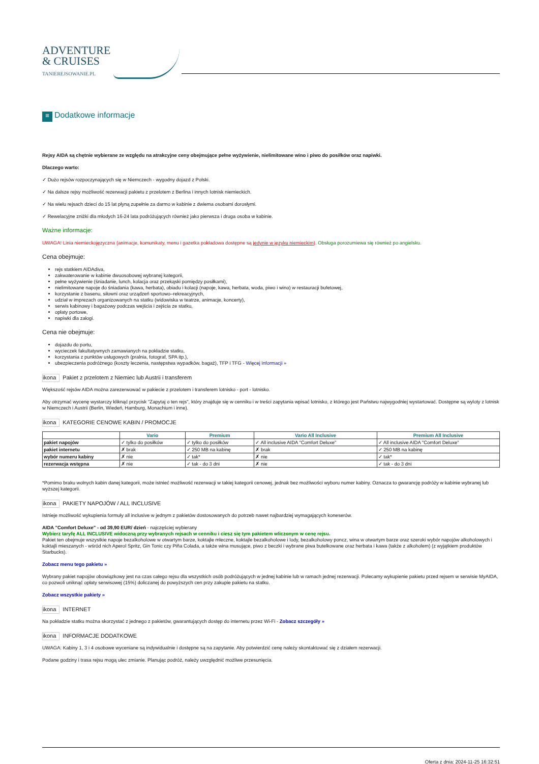ADVENTURE
& CRUISES
TANIEREJSOWANIE.PL
≡ Dodatkowe informacje
Rejsy AIDA są chętnie wybierane ze względu na atrakcyjne ceny obejmujące pełne wyżywienie, nielimitowane wino i piwo do posiłków oraz napiwki.
Dlaczego warto:
✓ Dużo rejsów rozpoczynających się w Niemczech - wygodny dojazd z Polski.
✓ Na dalsze rejsy możliwość rezerwacji pakietu z przelotem z Berlina i innych lotnisk niemieckich.
✓ Na wielu rejsach dzieci do 15 lat płyną zupełnie za darmo w kabinie z dwiema osobami dorosłymi.
✓ Rewelacyjne zniżki dla młodych 16-24 lata podróżujących również jako pierwsza i druga osoba w kabinie.
Ważne informacje:
UWAGA! Linia niemieckojęzyczna (animacje, komunikaty, menu i gazetka pokładowa dostępne są jedynie w języku niemieckim). Obsługa porozumiewa się również po angielsku.
Cena obejmuje:
rejs statkiem AIDAdiva,
zakwaterowanie w kabinie dwuosobowej wybranej kategorii,
pełne wyżywienie (śniadanie, lunch, kolacja oraz przekąski pomiędzy posiłkami),
nielimitowane napoje do śniadania (kawa, herbata), obiadu i kolacji (napoje, kawa, herbata, woda, piwo i wino) w restauracji bufetowej,
korzystanie z basenu, siłowni oraz urządzeń sportowo–rekreacyjnych,
udział w imprezach organizowanych na statku (widowiska w teatrze, animacje, koncerty),
serwis kabinowy i bagażowy podczas wejścia i zejścia ze statku,
opłaty portowe,
napiwki dla załogi.
Cena nie obejmuje:
dojazdu do portu,
wycieczek fakultatywnych zamawianych na pokładzie statku,
korzystania z punktów usługowych (pralnia, fotograf, SPA itp.),
ubezpieczenia podróżnego (koszty leczenia, następstwa wypadków, bagaż), TFP i TFG - Więcej informacji »
ikona Pakiet z przelotem z Niemiec lub Austrii i transferem
Większość rejsów AIDA można zarezerwować w pakiecie z przelotem i transferem lotnisko - port - lotnisko.
Aby otrzymać wycenę wystarczy kliknąć przycisk "Zapytaj o ten rejs", który znajduje się w cenniku i w treści zapytania wpisać lotnisko, z którego jest Państwu najwygodniej wystartować. Dostępne są wyloty z lotnisk w Niemczech i Austrii (Berlin, Wiedeń, Hamburg, Monachium i inne).
ikona KATEGORIE CENOWE KABIN / PROMOCJE
| | Vario | Premium | Vario All Inclusive | Premium All Inclusive |
| --- | --- | --- | --- | --- |
| pakiet napojów | ✓ tylko do posiłków | ✓ tylko do posiłków | ✓ All inclusive AIDA "Comfort Deluxe" | ✓ All inclusive AIDA "Comfort Deluxe" |
| pakiet internetu | ✗ brak | ✓ 250 MB na kabinę | ✗ brak | ✓ 250 MB na kabinę |
| wybór numeru kabiny | ✗ nie | ✓ tak* | ✗ nie | ✓ tak* |
| rezerwacja wstępna | ✗ nie | ✓ tak - do 3 dni | ✗ nie | ✓ tak - do 3 dni |
*Pomimo braku wolnych kabin danej kategorii, może istnieć możliwość rezerwacji w takiej kategorii cenowej, jednak bez możliwości wyboru numer kabiny. Oznacza to gwarancję podróży w kabinie wybranej lub wyższej kategorii.
ikona PAKIETY NAPOJÓW / ALL INCLUSIVE
Istnieje możliwość wykupienia formuły all inclusive w jednym z pakietów dostosowanych do potrzeb nawet najbardziej wymagających koneserów.
AIDA "Comfort Deluxe" - od 39,90 EUR/ dzień - najczęściej wybierany
Wybierz taryfę ALL INCLUSIVE widoczną przy wybranych rejsach w cenniku i ciesz się tym pakietem wliczonym w cenę rejsu.
Pakiet ten obejmuje wszystkie napoje bezalkoholowe w otwartym barze, koktajle mleczne, koktajle bezalkoholowe i lody, bezalkoholowy poncz, wina w otwartym barze oraz szeroki wybór napojów alkoholowych i koktajli mieszanych - wśród nich Aperol Spritz, Gin Tonic czy Piña Colada, a także wina musujące, piwo z beczki i wybrane piwa butelkowane oraz herbata i kawa (także z alkoholem) (z wyjątkiem produktów Starbucks).
Zobacz menu tego pakietu »
Wybrany pakiet napojów obowiązkowy jest na czas całego rejsu dla wszystkich osób podróżujących w jednej kabinie lub w ramach jednej rezerwacji. Polecamy wykupienie pakietu przed rejsem w serwisie MyAIDA, co pozwoli uniknąć opłaty serwisowej (15%) doliczanej do powyższych cen przy zakupie pakietu na statku.
Zobacz wszystkie pakiety »
ikona INTERNET
Na pokładzie statku można skorzystać z jednego z pakietów, gwarantujących dostęp do internetu przez Wi-Fi - Zobacz szczegóły »
ikona INFORMACJE DODATKOWE
UWAGA: Kabiny 1, 3 i 4 osobowe wyceniane są indywidualnie i dostępne są na zapytanie. Aby potwierdzić cenę należy skontaktować się z działem rezerwacji.
Podane godziny i trasa rejsu mogą ulec zmianie. Planując podróż, należy uwzględnić możliwe przesunięcia.
Oferta z dnia: 2024-11-25 16:32:51